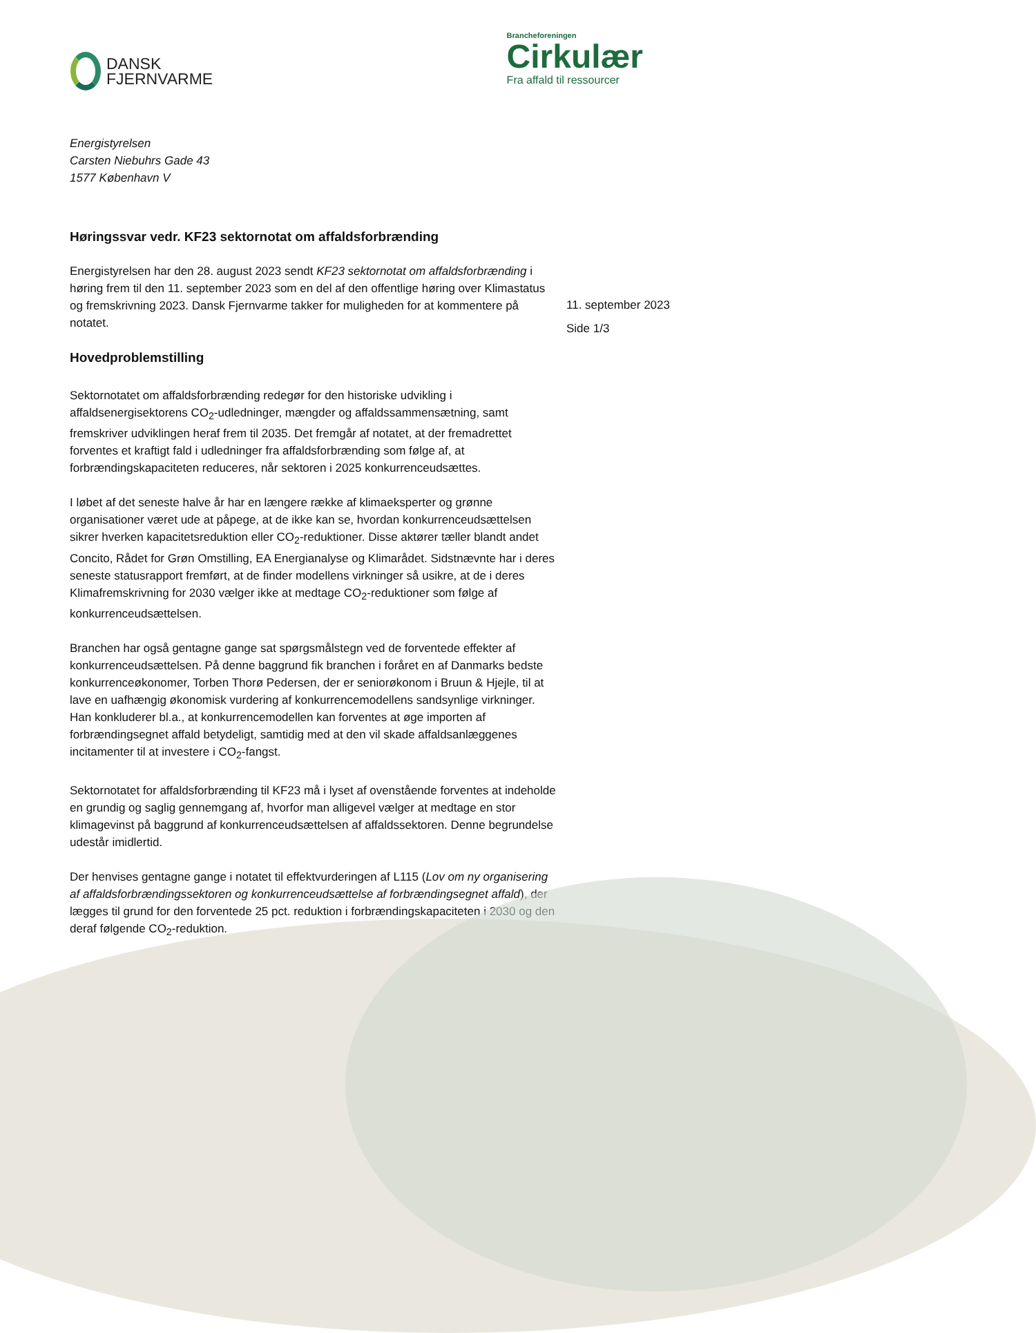DANSK
FJERNVARME
Brancheforeningen
Cirkulær
Fra affald til ressourcer
Energistyrelsen
Carsten Niebuhrs Gade 43
1577 København V
Høringssvar vedr. KF23 sektornotat om affaldsforbrænding
Energistyrelsen har den 28. august 2023 sendt KF23 sektornotat om affaldsforbrænding i høring frem til den 11. september 2023 som en del af den offentlige høring over Klimastatus og fremskrivning 2023. Dansk Fjernvarme takker for muligheden for at kommentere på notatet.
Hovedproblemstilling
Sektornotatet om affaldsforbrænding redegør for den historiske udvikling i affaldsenergisektorens CO<sub>2</sub>-udledninger, mængder og affaldssammensætning, samt fremskriver udviklingen heraf frem til 2035. Det fremgår af notatet, at der fremadrettet forventes et kraftigt fald i udledninger fra affaldsforbrænding som følge af, at forbrændingskapaciteten reduceres, når sektoren i 2025 konkurrenceudsættes.
I løbet af det seneste halve år har en længere række af klimaeksperter og grønne organisationer været ude at påpege, at de ikke kan se, hvordan konkurrenceudsættelsen sikrer hverken kapacitetsreduktion eller CO<sub>2</sub>-reduktioner. Disse aktører tæller blandt andet Concito, Rådet for Grøn Omstilling, EA Energianalyse og Klimarådet. Sidstnævnte har i deres seneste statusrapport fremført, at de finder modellens virkninger så usikre, at de i deres Klimafremskrivning for 2030 vælger ikke at medtage CO<sub>2</sub>-reduktioner som følge af konkurrenceudsættelsen.
Branchen har også gentagne gange sat spørgsmålstegn ved de forventede effekter af konkurrenceudsættelsen. På denne baggrund fik branchen i foråret en af Danmarks bedste konkurrenceøkonomer, Torben Thorø Pedersen, der er seniorøkonom i Bruun & Hjejle, til at lave en uafhængig økonomisk vurdering af konkurrencemodellens sandsynlige virkninger. Han konkluderer bl.a., at konkurrencemodellen kan forventes at øge importen af forbrændingsegnet affald betydeligt, samtidig med at den vil skade affaldsanlæggenes incitamenter til at investere i CO<sub>2</sub>-fangst.
Sektornotatet for affaldsforbrænding til KF23 må i lyset af ovenstående forventes at indeholde en grundig og saglig gennemgang af, hvorfor man alligevel vælger at medtage en stor klimagevinst på baggrund af konkurrenceudsættelsen af affaldssektoren. Denne begrundelse udestår imidlertid.
Der henvises gentagne gange i notatet til effektvurderingen af L115 (Lov om ny organisering af affaldsforbrændingssektoren og konkurrenceudsættelse af forbrændingsegnet affald), der lægges til grund for den forventede 25 pct. reduktion i forbrændingskapaciteten i 2030 og den deraf følgende CO<sub>2</sub>-reduktion.
11. september 2023
Side 1/3